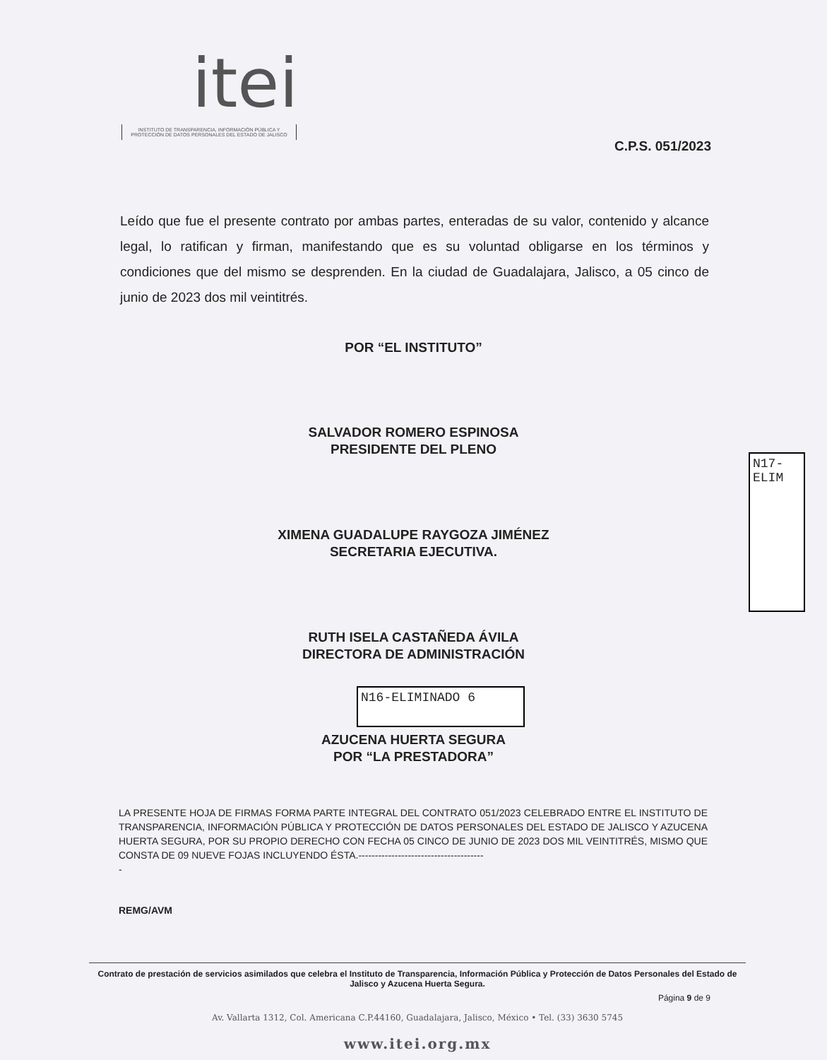itei
INSTITUTO DE TRANSPARENCIA, INFORMACIÓN PÚBLICA Y PROTECCIÓN DE DATOS PERSONALES DEL ESTADO DE JALISCO
C.P.S. 051/2023
Leído que fue el presente contrato por ambas partes, enteradas de su valor, contenido y alcance legal, lo ratifican y firman, manifestando que es su voluntad obligarse en los términos y condiciones que del mismo se desprenden. En la ciudad de Guadalajara, Jalisco, a 05 cinco de junio de 2023 dos mil veintitrés.
POR “EL INSTITUTO”
SALVADOR ROMERO ESPINOSA
PRESIDENTE DEL PLENO
N17-ELIM
XIMENA GUADALUPE RAYGOZA JIMÉNEZ
SECRETARIA EJECUTIVA.
RUTH ISELA CASTAÑEDA ÁVILA
DIRECTORA DE ADMINISTRACIÓN
N16-ELIMINADO 6
AZUCENA HUERTA SEGURA
POR “LA PRESTADORA”
LA PRESENTE HOJA DE FIRMAS FORMA PARTE INTEGRAL DEL CONTRATO 051/2023 CELEBRADO ENTRE EL INSTITUTO DE TRANSPARENCIA, INFORMACIÓN PÚBLICA Y PROTECCIÓN DE DATOS PERSONALES DEL ESTADO DE JALISCO Y AZUCENA HUERTA SEGURA, POR SU PROPIO DERECHO CON FECHA 05 CINCO DE JUNIO DE 2023 DOS MIL VEINTITRÉS, MISMO QUE CONSTA DE 09 NUEVE FOJAS INCLUYENDO ÉSTA.--------------------------------------
-
REMG/AVM
Contrato de prestación de servicios asimilados que celebra el Instituto de Transparencia, Información Pública y Protección de Datos Personales del Estado de Jalisco y Azucena Huerta Segura.
Página 9 de 9
Av. Vallarta 1312, Col. Americana C.P.44160, Guadalajara, Jalisco, México • Tel. (33) 3630 5745
www.itei.org.mx